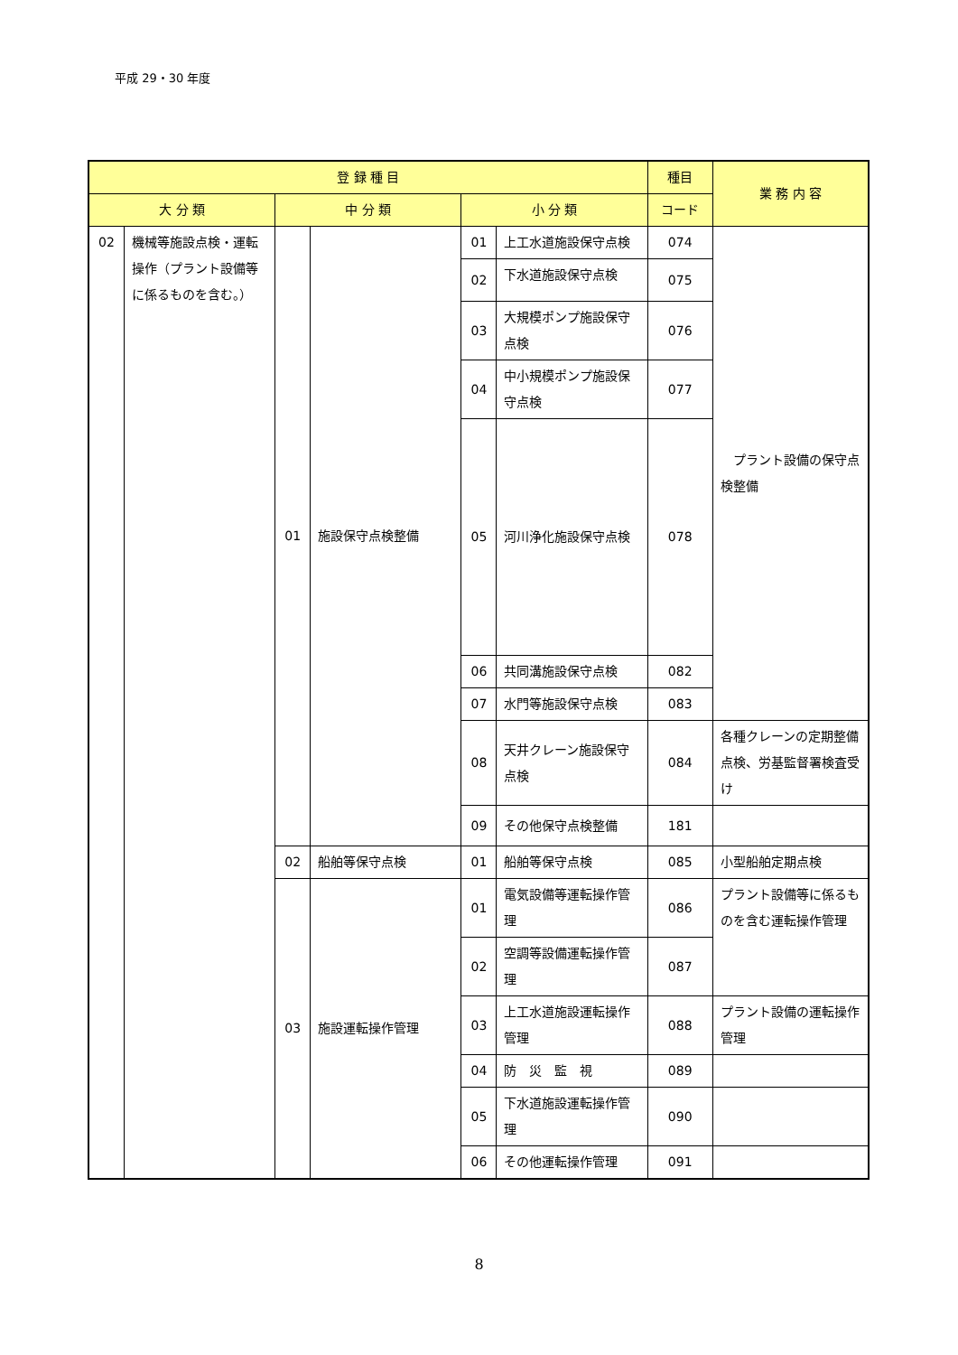平成 29・30 年度
| 登 録 種 目 | | | | | | 種目 | 業 務 内 容 |
| --- | --- | --- | --- | --- | --- | --- | --- |
| 大 分 類 | | 中 分 類 | | 小 分 類 | | コード | |
| 02 | 機械等施設点検・運転操作（プラント設備等に係るものを含む。） | 01 | 施設保守点検整備 | 01 | 上工水道施設保守点検 | 074 | プラント設備の保守点検整備 |
| | | | | 02 | 下水道施設保守点検 | 075 | |
| | | | | 03 | 大規模ポンプ施設保守点検 | 076 | |
| | | | | 04 | 中小規模ポンプ施設保守点検 | 077 | |
| | | | | 05 | 河川浄化施設保守点検 | 078 | |
| | | | | 06 | 共同溝施設保守点検 | 082 | |
| | | | | 07 | 水門等施設保守点検 | 083 | |
| | | | | 08 | 天井クレーン施設保守点検 | 084 | 各種クレーンの定期整備点検、労基監督署検査受け |
| | | | | 09 | その他保守点検整備 | 181 | |
| | | 02 | 船舶等保守点検 | 01 | 船舶等保守点検 | 085 | 小型船舶定期点検 |
| | | 03 | 施設運転操作管理 | 01 | 電気設備等運転操作管理 | 086 | プラント設備等に係るものを含む運転操作管理 |
| | | | | 02 | 空調等設備運転操作管理 | 087 | |
| | | | | 03 | 上工水道施設運転操作管理 | 088 | プラント設備の運転操作管理 |
| | | | | 04 | 防 災 監 視 | 089 | |
| | | | | 05 | 下水道施設運転操作管理 | 090 | |
| | | | | 06 | その他運転操作管理 | 091 | |
8